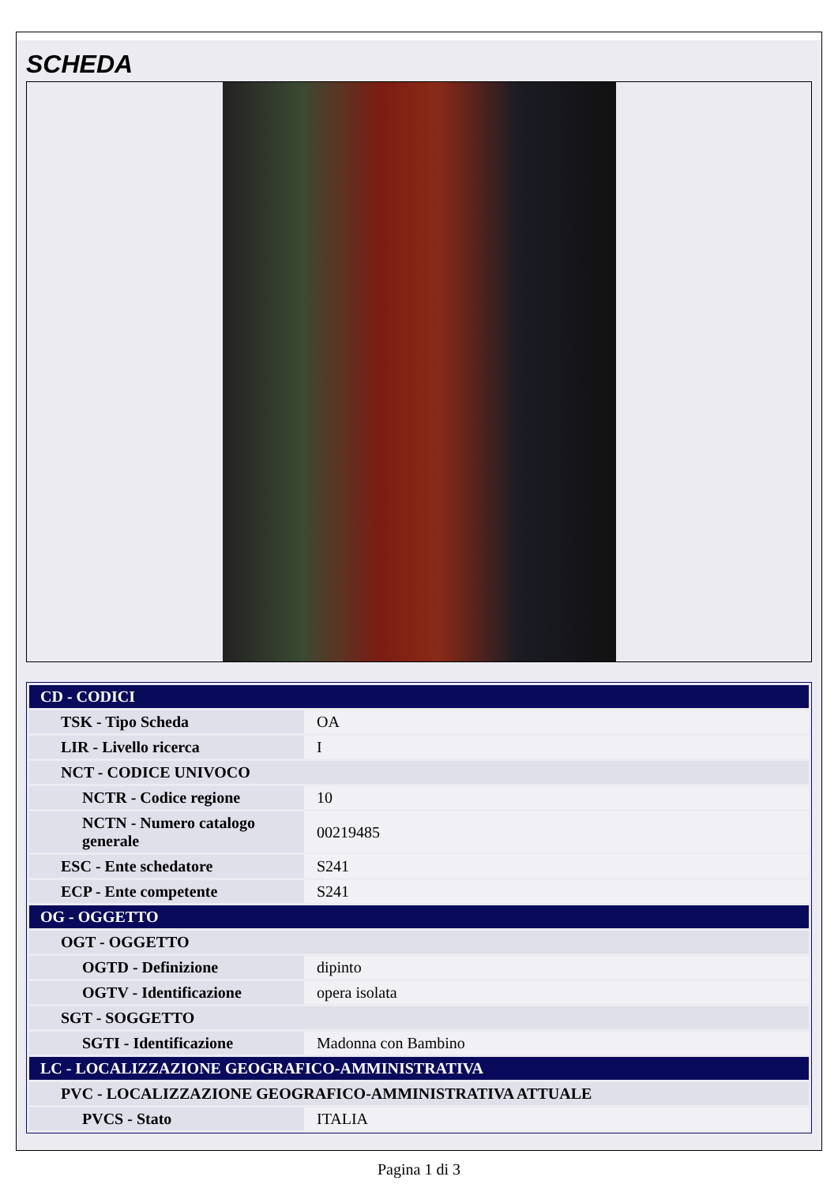SCHEDA
| CD - CODICI | |
| TSK - Tipo Scheda | OA |
| LIR - Livello ricerca | I |
| NCT - CODICE UNIVOCO | |
| NCTR - Codice regione | 10 |
| NCTN - Numero catalogo generale | 00219485 |
| ESC - Ente schedatore | S241 |
| ECP - Ente competente | S241 |
| OG - OGGETTO | |
| OGT - OGGETTO | |
| OGTD - Definizione | dipinto |
| OGTV - Identificazione | opera isolata |
| SGT - SOGGETTO | |
| SGTI - Identificazione | Madonna con Bambino |
| LC - LOCALIZZAZIONE GEOGRAFICO-AMMINISTRATIVA | |
| PVC - LOCALIZZAZIONE GEOGRAFICO-AMMINISTRATIVA ATTUALE | |
| PVCS - Stato | ITALIA |
Pagina 1 di 3